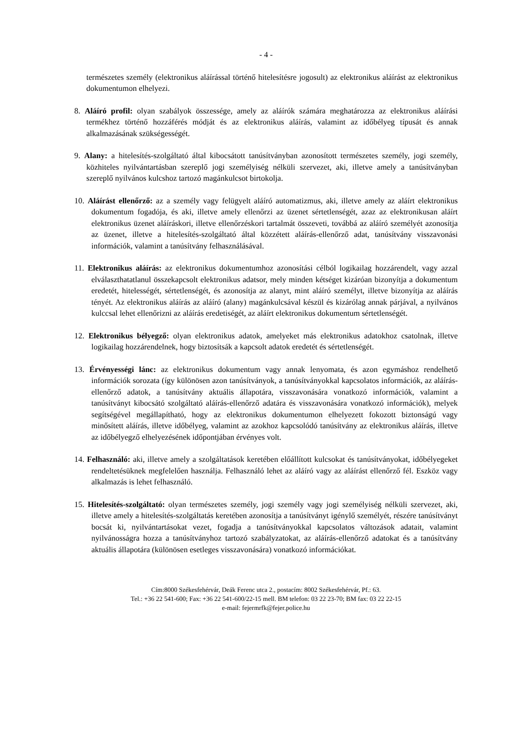- 4 -
természetes személy (elektronikus aláírással történő hitelesítésre jogosult) az elektronikus aláírást az elektronikus dokumentumon elhelyezi.
8. Aláíró profil: olyan szabályok összessége, amely az aláírók számára meghatározza az elektronikus aláírási termékhez történő hozzáférés módját és az elektronikus aláírás, valamint az időbélyeg típusát és annak alkalmazásának szükségességét.
9. Alany: a hitelesítés-szolgáltató által kibocsátott tanúsítványban azonosított természetes személy, jogi személy, közhiteles nyilvántartásban szereplő jogi személyiség nélküli szervezet, aki, illetve amely a tanúsítványban szereplő nyilvános kulcshoz tartozó magánkulcsot birtokolja.
10. Aláírást ellenőrző: az a személy vagy felügyelt aláíró automatizmus, aki, illetve amely az aláírt elektronikus dokumentum fogadója, és aki, illetve amely ellenőrzi az üzenet sértetlenségét, azaz az elektronikusan aláírt elektronikus üzenet aláíráskori, illetve ellenőrzéskori tartalmát összeveti, továbbá az aláíró személyét azonosítja az üzenet, illetve a hitelesítés-szolgáltató által közzétett aláírás-ellenőrző adat, tanúsítvány visszavonási információk, valamint a tanúsítvány felhasználásával.
11. Elektronikus aláírás: az elektronikus dokumentumhoz azonosítási célból logikailag hozzárendelt, vagy azzal elválaszthatatlanul összekapcsolt elektronikus adatsor, mely minden kétséget kizáróan bizonyítja a dokumentum eredetét, hitelességét, sértetlenségét, és azonosítja az alanyt, mint aláíró személyt, illetve bizonyítja az aláírás tényét. Az elektronikus aláírás az aláíró (alany) magánkulcsával készül és kizárólag annak párjával, a nyilvános kulccsal lehet ellenőrizni az aláírás eredetiségét, az aláírt elektronikus dokumentum sértetlenségét.
12. Elektronikus bélyegző: olyan elektronikus adatok, amelyeket más elektronikus adatokhoz csatolnak, illetve logikailag hozzárendelnek, hogy biztosítsák a kapcsolt adatok eredetét és sértetlenségét.
13. Érvényességi lánc: az elektronikus dokumentum vagy annak lenyomata, és azon egymáshoz rendelhető információk sorozata (így különösen azon tanúsítványok, a tanúsítványokkal kapcsolatos információk, az aláírás-ellenőrző adatok, a tanúsítvány aktuális állapotára, visszavonására vonatkozó információk, valamint a tanúsítványt kibocsátó szolgáltató aláírás-ellenőrző adatára és visszavonására vonatkozó információk), melyek segítségével megállapítható, hogy az elektronikus dokumentumon elhelyezett fokozott biztonságú vagy minősített aláírás, illetve időbélyeg, valamint az azokhoz kapcsolódó tanúsítvány az elektronikus aláírás, illetve az időbélyegző elhelyezésének időpontjában érvényes volt.
14. Felhasználó: aki, illetve amely a szolgáltatások keretében előállított kulcsokat és tanúsítványokat, időbélyegeket rendeltetésüknek megfelelően használja. Felhasználó lehet az aláíró vagy az aláírást ellenőrző fél. Eszköz vagy alkalmazás is lehet felhasználó.
15. Hitelesítés-szolgáltató: olyan természetes személy, jogi személy vagy jogi személyiség nélküli szervezet, aki, illetve amely a hitelesítés-szolgáltatás keretében azonosítja a tanúsítványt igénylő személyét, részére tanúsítványt bocsát ki, nyilvántartásokat vezet, fogadja a tanúsítványokkal kapcsolatos változások adatait, valamint nyilvánosságra hozza a tanúsítványhoz tartozó szabályzatokat, az aláírás-ellenőrző adatokat és a tanúsítvány aktuális állapotára (különösen esetleges visszavonására) vonatkozó információkat.
Cím:8000 Székesfehérvár, Deák Ferenc utca 2., postacím: 8002 Székesfehérvár, Pf.: 63.
Tel.: +36 22 541-600; Fax: +36 22 541-600/22-15 mell. BM telefon: 03 22 23-70; BM fax: 03 22 22-15
e-mail: fejermrfk@fejer.police.hu